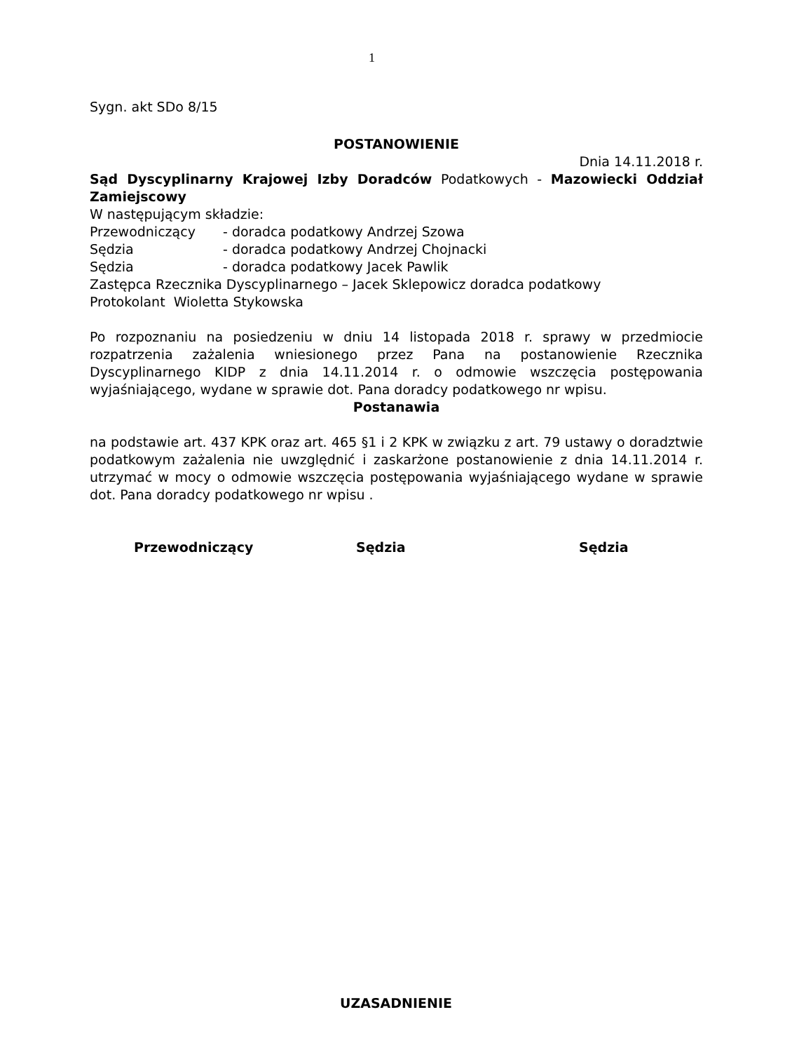1
Sygn. akt SDo 8/15
POSTANOWIENIE
Dnia 14.11.2018 r.
Sąd Dyscyplinarny Krajowej Izby Doradców Podatkowych - Mazowiecki Oddział Zamiejscowy
W następującym składzie:
Przewodniczący - doradca podatkowy Andrzej Szowa
Sędzia - doradca podatkowy Andrzej Chojnacki
Sędzia - doradca podatkowy Jacek Pawlik
Zastępca Rzecznika Dyscyplinarnego – Jacek Sklepowicz doradca podatkowy
Protokolant Wioletta Stykowska
Po rozpoznaniu na posiedzeniu w dniu 14 listopada 2018 r. sprawy w przedmiocie rozpatrzenia zażalenia wniesionego przez Pana na postanowienie Rzecznika Dyscyplinarnego KIDP z dnia 14.11.2014 r. o odmowie wszczęcia postępowania wyjaśniającego, wydane w sprawie dot. Pana doradcy podatkowego nr wpisu.
Postanawia
na podstawie art. 437 KPK oraz art. 465 §1 i 2 KPK w związku z art. 79 ustawy o doradztwie podatkowym zażalenia nie uwzględnić i zaskarżone postanowienie z dnia 14.11.2014 r. utrzymać w mocy o odmowie wszczęcia postępowania wyjaśniającego wydane w sprawie dot. Pana doradcy podatkowego nr wpisu .
Przewodniczący Sędzia Sędzia
UZASADNIENIE